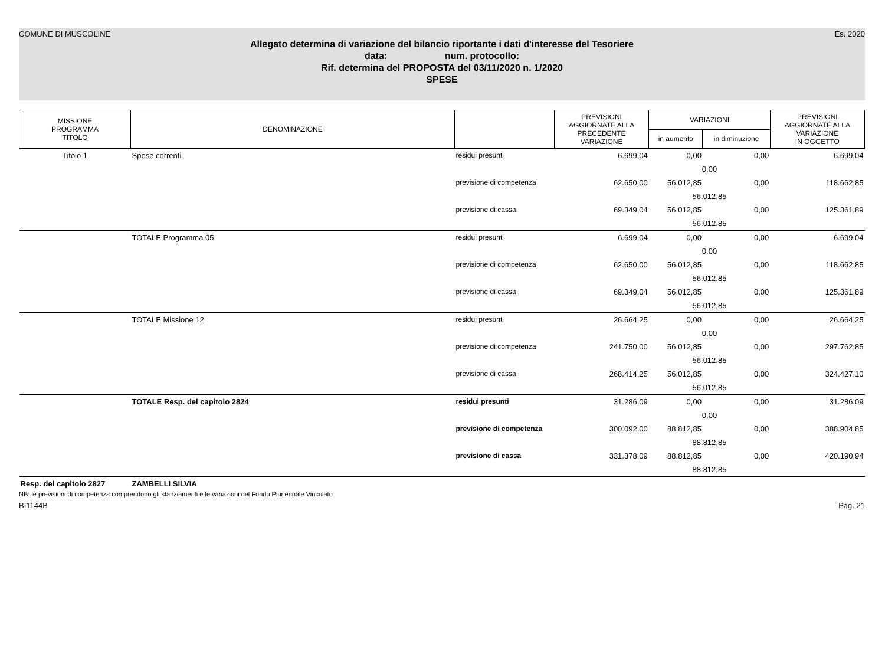COMUNE DI MUSCOLINE Es. 2020
Allegato determina di variazione del bilancio riportante i dati d'interesse del Tesoriere
data: num. protocollo:
Rif. determina del PROPOSTA del 03/11/2020 n. 1/2020
SPESE
| MISSIONE PROGRAMMA TITOLO | DENOMINAZIONE | | PREVISIONI AGGIORNATE ALLA PRECEDENTE VARIAZIONE | VARIAZIONI | | PREVISIONI AGGIORNATE ALLA VARIAZIONE IN OGGETTO |
| --- | --- | --- | --- | --- | --- | --- |
| | | | | in aumento | in diminuzione | |
| Titolo 1 | Spese correnti | residui presunti | 6.699,04 | 0,00 | 0,00 | 6.699,04 |
| | | | | 0,00 | | |
| | | previsione di competenza | 62.650,00 | 56.012,85 | 0,00 | 118.662,85 |
| | | | | 56.012,85 | | |
| | | previsione di cassa | 69.349,04 | 56.012,85 | 0,00 | 125.361,89 |
| | | | | 56.012,85 | | |
| | TOTALE Programma 05 | residui presunti | 6.699,04 | 0,00 | 0,00 | 6.699,04 |
| | | | | 0,00 | | |
| | | previsione di competenza | 62.650,00 | 56.012,85 | 0,00 | 118.662,85 |
| | | | | 56.012,85 | | |
| | | previsione di cassa | 69.349,04 | 56.012,85 | 0,00 | 125.361,89 |
| | | | | 56.012,85 | | |
| | TOTALE Missione 12 | residui presunti | 26.664,25 | 0,00 | 0,00 | 26.664,25 |
| | | | | 0,00 | | |
| | | previsione di competenza | 241.750,00 | 56.012,85 | 0,00 | 297.762,85 |
| | | | | 56.012,85 | | |
| | | previsione di cassa | 268.414,25 | 56.012,85 | 0,00 | 324.427,10 |
| | | | | 56.012,85 | | |
| | TOTALE Resp. del capitolo 2824 | residui presunti | 31.286,09 | 0,00 | 0,00 | 31.286,09 |
| | | | | 0,00 | | |
| | | previsione di competenza | 300.092,00 | 88.812,85 | 0,00 | 388.904,85 |
| | | | | 88.812,85 | | |
| | | previsione di cassa | 331.378,09 | 88.812,85 | 0,00 | 420.190,94 |
| | | | | 88.812,85 | | |
| Resp. del capitolo 2827 | ZAMBELLI SILVIA | | | | | |
NB: le previsioni di competenza comprendono gli stanziamenti e le variazioni del Fondo Pluriennale Vincolato
BI1144B Pag. 21